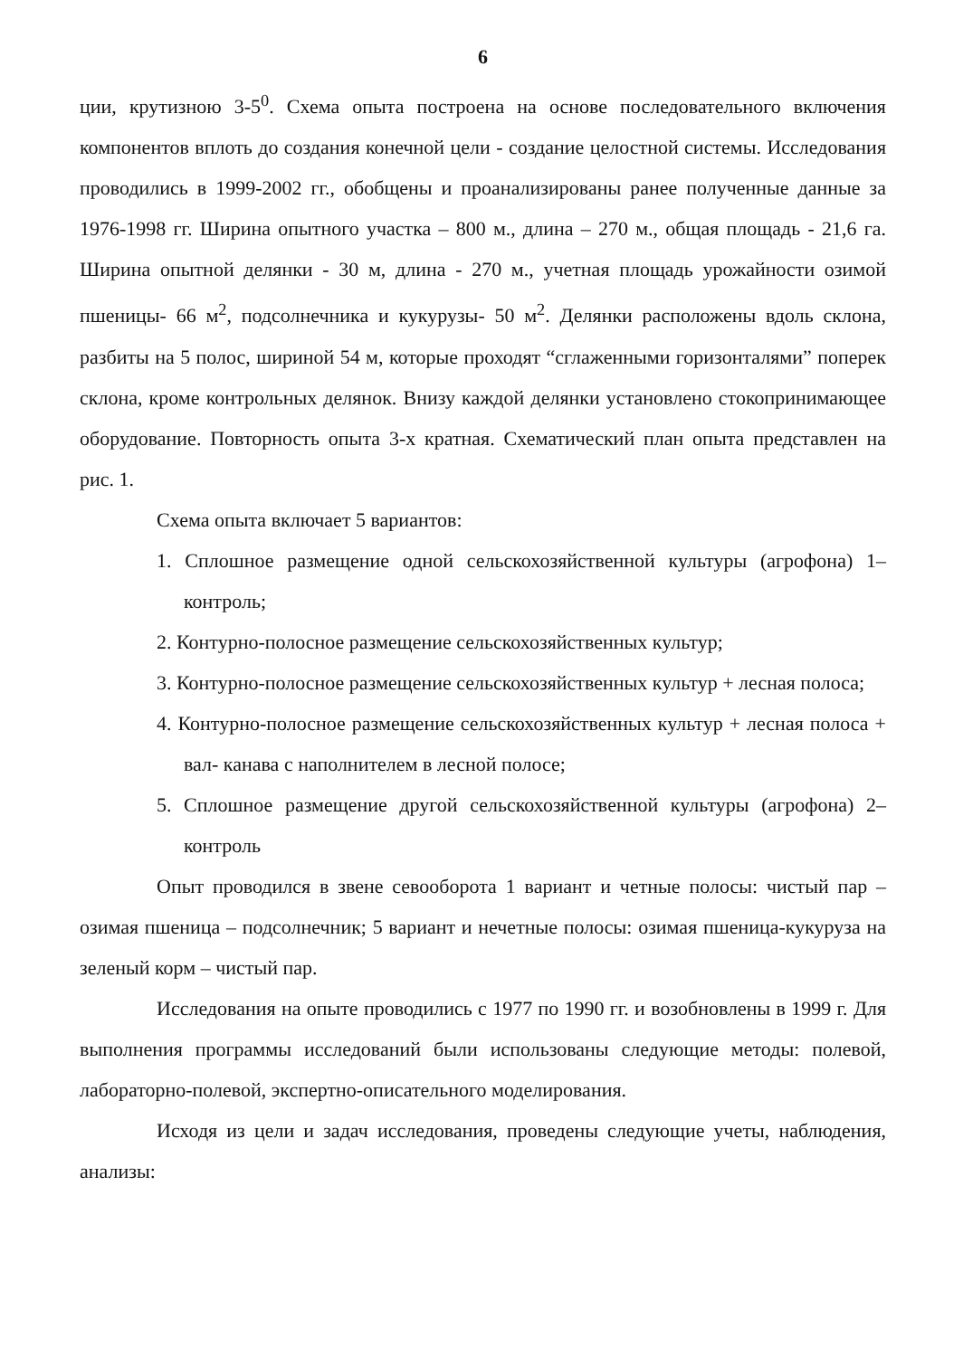6
ции, крутизною 3-5<sup>0</sup>. Схема опыта построена на основе последовательного включения компонентов вплоть до создания конечной цели - создание целостной системы. Исследования проводились в 1999-2002 гг., обобщены и проанализированы ранее полученные данные за 1976-1998 гг. Ширина опытного участка – 800 м., длина – 270 м., общая площадь - 21,6 га. Ширина опытной делянки - 30 м, длина - 270 м., учетная площадь урожайности озимой пшеницы- 66 м<sup>2</sup>, подсолнечника и кукурузы- 50 м<sup>2</sup>. Делянки расположены вдоль склона, разбиты на 5 полос, шириной 54 м, которые проходят “сглаженными горизонталями” поперек склона, кроме контрольных делянок. Внизу каждой делянки установлено стокопринимающее оборудование. Повторность опыта 3-х кратная. Схематический план опыта представлен на рис. 1.
Схема опыта включает 5 вариантов:
1. Сплошное размещение одной сельскохозяйственной культуры (агрофона) 1–контроль;
2. Контурно-полосное размещение сельскохозяйственных культур;
3. Контурно-полосное размещение сельскохозяйственных культур + лесная полоса;
4. Контурно-полосное размещение сельскохозяйственных культур + лесная полоса + вал- канава с наполнителем в лесной полосе;
5. Сплошное размещение другой сельскохозяйственной культуры (агрофона) 2–контроль
Опыт проводился в звене севооборота 1 вариант и четные полосы: чистый пар – озимая пшеница – подсолнечник; 5 вариант и нечетные полосы: озимая пшеница-кукуруза на зеленый корм – чистый пар.
Исследования на опыте проводились с 1977 по 1990 гг. и возобновлены в 1999 г. Для выполнения программы исследований были использованы следующие методы: полевой, лабораторно-полевой, экспертно-описательного моделирования.
Исходя из цели и задач исследования, проведены следующие учеты, наблюдения, анализы: